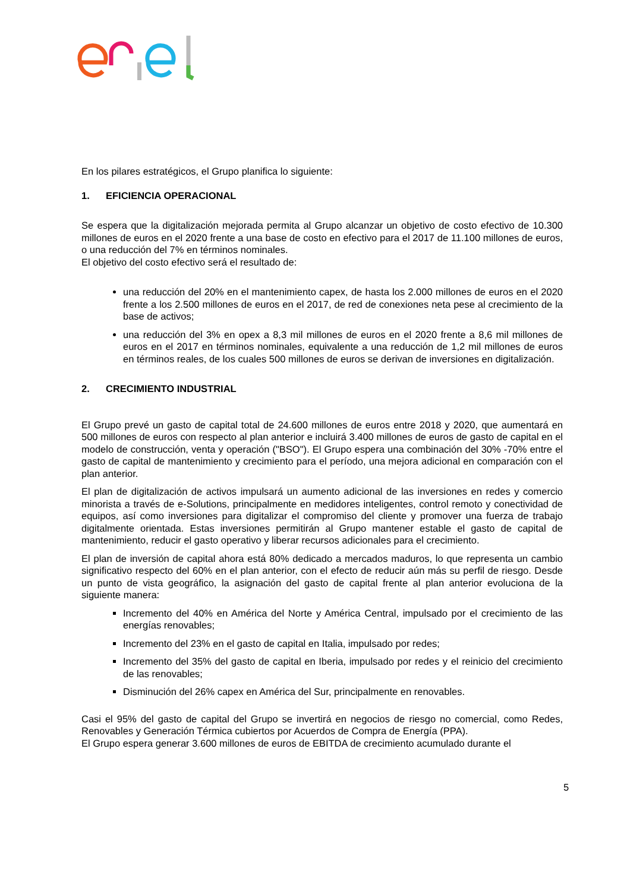En los pilares estratégicos, el Grupo planifica lo siguiente:
1. EFICIENCIA OPERACIONAL
Se espera que la digitalización mejorada permita al Grupo alcanzar un objetivo de costo efectivo de 10.300 millones de euros en el 2020 frente a una base de costo en efectivo para el 2017 de 11.100 millones de euros, o una reducción del 7% en términos nominales.
El objetivo del costo efectivo será el resultado de:
una reducción del 20% en el mantenimiento capex, de hasta los 2.000 millones de euros en el 2020 frente a los 2.500 millones de euros en el 2017, de red de conexiones neta pese al crecimiento de la base de activos;
una reducción del 3% en opex a 8,3 mil millones de euros en el 2020 frente a 8,6 mil millones de euros en el 2017 en términos nominales, equivalente a una reducción de 1,2 mil millones de euros en términos reales, de los cuales 500 millones de euros se derivan de inversiones en digitalización.
2. CRECIMIENTO INDUSTRIAL
El Grupo prevé un gasto de capital total de 24.600 millones de euros entre 2018 y 2020, que aumentará en 500 millones de euros con respecto al plan anterior e incluirá 3.400 millones de euros de gasto de capital en el modelo de construcción, venta y operación ("BSO"). El Grupo espera una combinación del 30% -70% entre el gasto de capital de mantenimiento y crecimiento para el período, una mejora adicional en comparación con el plan anterior.
El plan de digitalización de activos impulsará un aumento adicional de las inversiones en redes y comercio minorista a través de e-Solutions, principalmente en medidores inteligentes, control remoto y conectividad de equipos, así como inversiones para digitalizar el compromiso del cliente y promover una fuerza de trabajo digitalmente orientada. Estas inversiones permitirán al Grupo mantener estable el gasto de capital de mantenimiento, reducir el gasto operativo y liberar recursos adicionales para el crecimiento.
El plan de inversión de capital ahora está 80% dedicado a mercados maduros, lo que representa un cambio significativo respecto del 60% en el plan anterior, con el efecto de reducir aún más su perfil de riesgo. Desde un punto de vista geográfico, la asignación del gasto de capital frente al plan anterior evoluciona de la siguiente manera:
Incremento del 40% en América del Norte y América Central, impulsado por el crecimiento de las energías renovables;
Incremento del 23% en el gasto de capital en Italia, impulsado por redes;
Incremento del 35% del gasto de capital en Iberia, impulsado por redes y el reinicio del crecimiento de las renovables;
Disminución del 26% capex en América del Sur, principalmente en renovables.
Casi el 95% del gasto de capital del Grupo se invertirá en negocios de riesgo no comercial, como Redes, Renovables y Generación Térmica cubiertos por Acuerdos de Compra de Energía (PPA).
El Grupo espera generar 3.600 millones de euros de EBITDA de crecimiento acumulado durante el
5